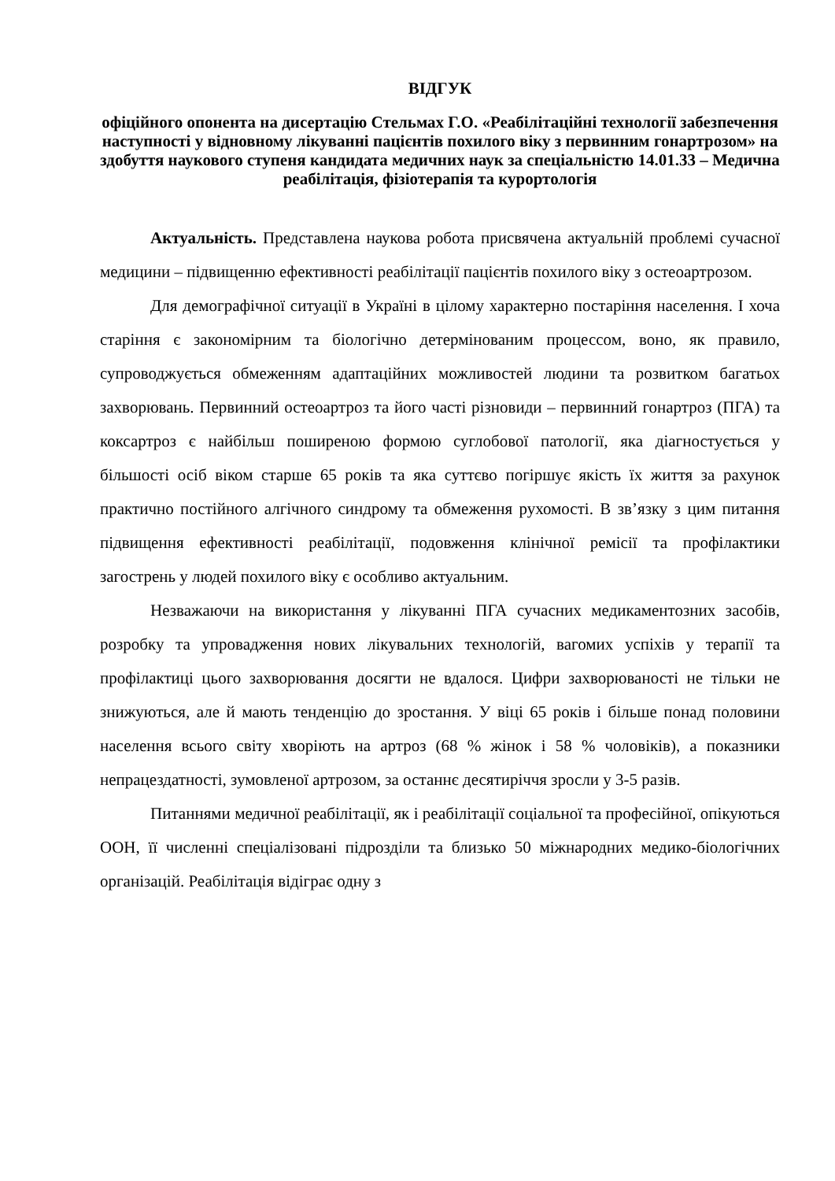ВІДГУК
офіційного опонента на дисертацію Стельмах Г.О. «Реабілітаційні технології забезпечення наступності у відновному лікуванні пацієнтів похилого віку з первинним гонартрозом» на здобуття наукового ступеня кандидата медичних наук за спеціальністю 14.01.33 – Медична реабілітація, фізіотерапія та курортологія
Актуальність. Представлена наукова робота присвячена актуальній проблемі сучасної медицини – підвищенню ефективності реабілітації пацієнтів похилого віку з остеоартрозом.
Для демографічної ситуації в Україні в цілому характерно постаріння населення. І хоча старіння є закономірним та біологічно детермінованим процессом, воно, як правило, супроводжується обмеженням адаптаційних можливостей людини та розвитком багатьох захворювань. Первинний остеоартроз та його часті різновиди – первинний гонартроз (ПГА) та коксартроз є найбільш поширеною формою суглобової патології, яка діагностується у більшості осіб віком старше 65 років та яка суттєво погіршує якість їх життя за рахунок практично постійного алгічного синдрому та обмеження рухомості. В зв’язку з цим питання підвищення ефективності реабілітації, подовження клінічної ремісії та профілактики загострень у людей похилого віку є особливо актуальним.
Незважаючи на використання у лікуванні ПГА сучасних медикаментозних засобів, розробку та упровадження нових лікувальних технологій, вагомих успіхів у терапії та профілактиці цього захворювання досягти не вдалося. Цифри захворюваності не тільки не знижуються, але й мають тенденцію до зростання. У віці 65 років і більше понад половини населення всього світу хворіють на артроз (68 % жінок і 58 % чоловіків), а показники непрацездатності, зумовленої артрозом, за останнє десятиріччя зросли у 3-5 разів.
Питаннями медичної реабілітації, як і реабілітації соціальної та професійної, опікуються ООН, її численні спеціалізовані підрозділи та близько 50 міжнародних медико-біологічних організацій. Реабілітація відіграє одну з